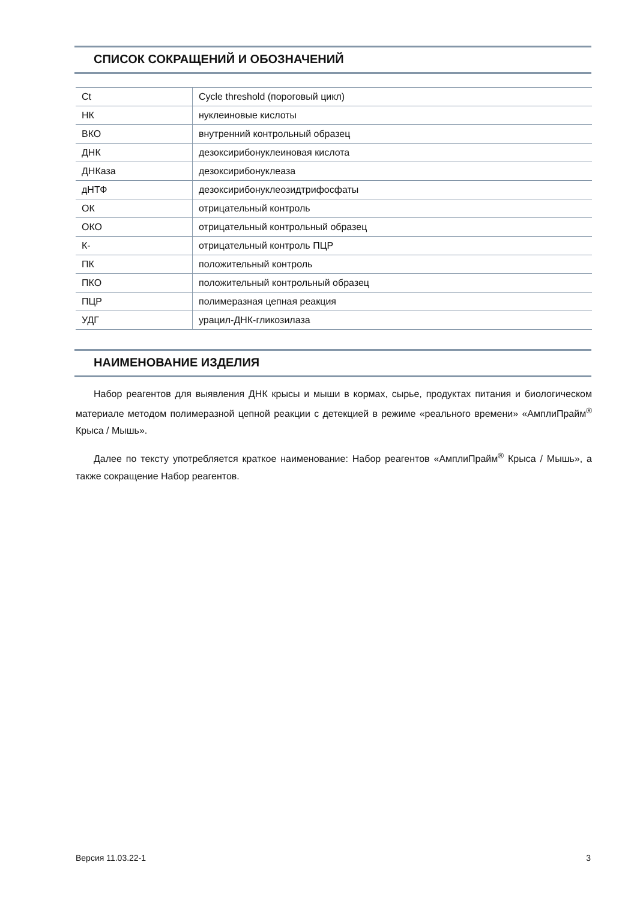СПИСОК СОКРАЩЕНИЙ И ОБОЗНАЧЕНИЙ
| Ct | Cycle threshold (пороговый цикл) |
| НК | нуклеиновые кислоты |
| ВКО | внутренний контрольный образец |
| ДНК | дезоксирибонуклеиновая кислота |
| ДНКаза | дезоксирибонуклеаза |
| дНТФ | дезоксирибонуклеозидтрифосфаты |
| ОК | отрицательный контроль |
| ОКО | отрицательный контрольный образец |
| К- | отрицательный контроль ПЦР |
| ПК | положительный контроль |
| ПКО | положительный контрольный образец |
| ПЦР | полимеразная цепная реакция |
| УДГ | урацил-ДНК-гликозилаза |
НАИМЕНОВАНИЕ ИЗДЕЛИЯ
Набор реагентов для выявления ДНК крысы и мыши в кормах, сырье, продуктах питания и биологическом материале методом полимеразной цепной реакции с детекцией в режиме «реального времени» «АмплиПрайм<sup>®</sup> Крыса / Мышь».
Далее по тексту употребляется краткое наименование: Набор реагентов «АмплиПрайм<sup>®</sup> Крыса / Мышь», а также сокращение Набор реагентов.
Версия 11.03.22-1 3